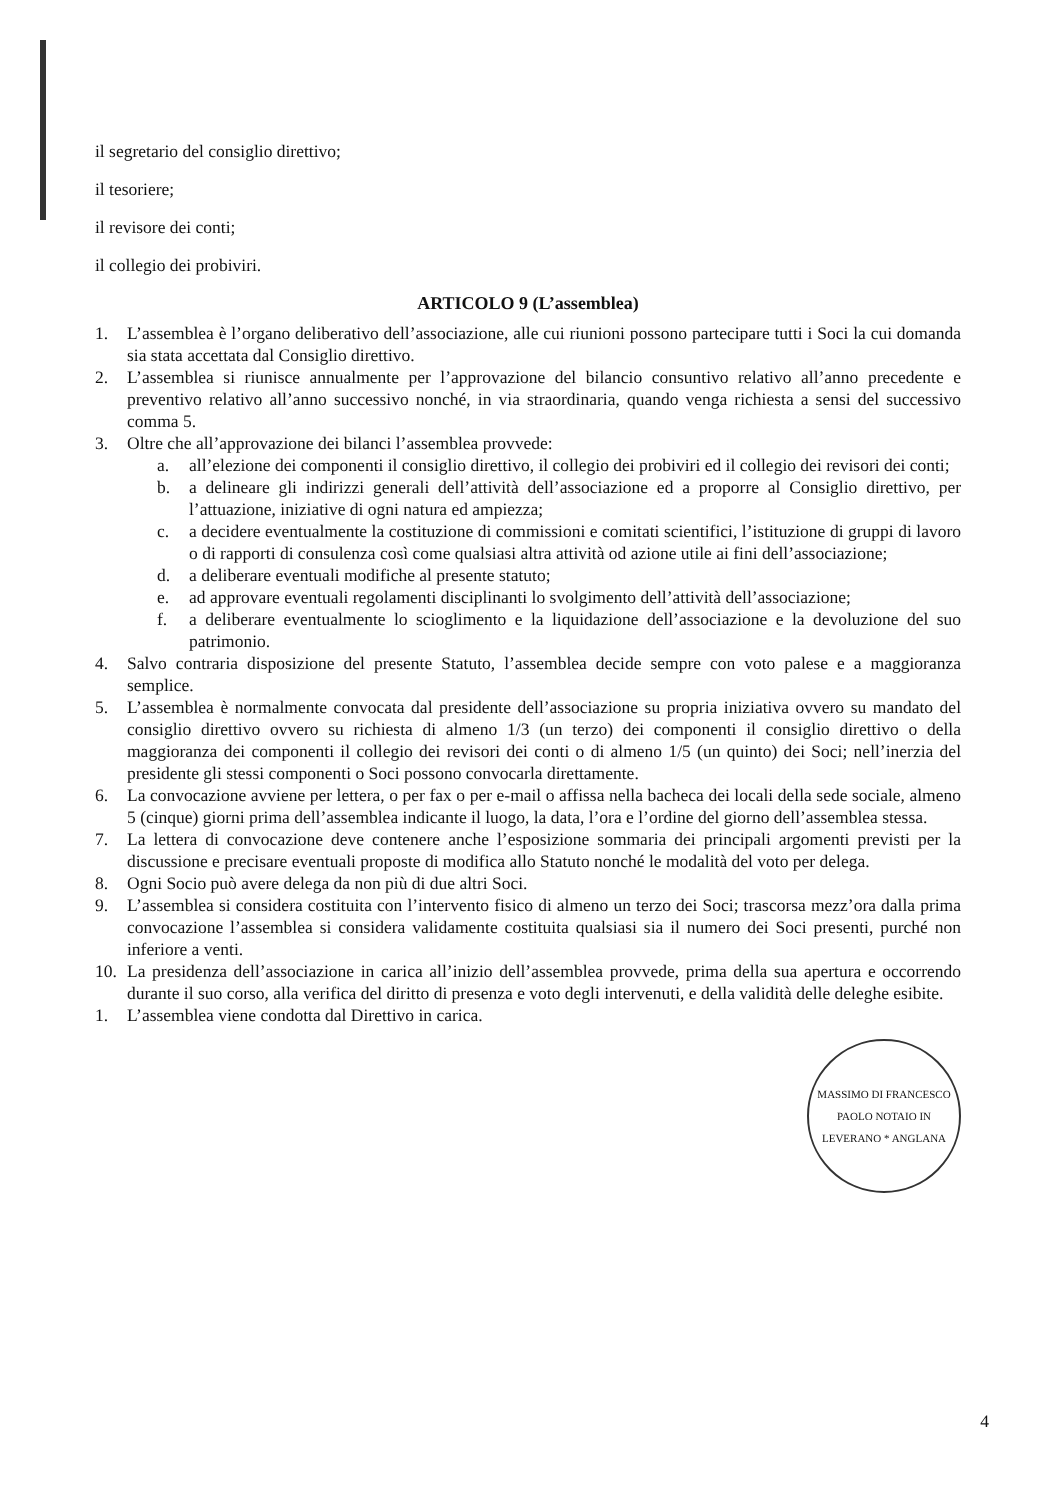il segretario del consiglio direttivo;
il tesoriere;
il revisore dei conti;
il collegio dei probiviri.
ARTICOLO 9 (L’assemblea)
1. L’assemblea è l’organo deliberativo dell’associazione, alle cui riunioni possono partecipare tutti i Soci la cui domanda sia stata accettata dal Consiglio direttivo.
2. L’assemblea si riunisce annualmente per l’approvazione del bilancio consuntivo relativo all’anno precedente e preventivo relativo all’anno successivo nonché, in via straordinaria, quando venga richiesta a sensi del successivo comma 5.
3. Oltre che all’approvazione dei bilanci l’assemblea provvede:
a. all’elezione dei componenti il consiglio direttivo, il collegio dei probiviri ed il collegio dei revisori dei conti;
b. a delineare gli indirizzi generali dell’attività dell’associazione ed a proporre al Consiglio direttivo, per l’attuazione, iniziative di ogni natura ed ampiezza;
c. a decidere eventualmente la costituzione di commissioni e comitati scientifici, l’istituzione di gruppi di lavoro o di rapporti di consulenza così come qualsiasi altra attività od azione utile ai fini dell’associazione;
d. a deliberare eventuali modifiche al presente statuto;
e. ad approvare eventuali regolamenti disciplinanti lo svolgimento dell’attività dell’associazione;
f. a deliberare eventualmente lo scioglimento e la liquidazione dell’associazione e la devoluzione del suo patrimonio.
4. Salvo contraria disposizione del presente Statuto, l’assemblea decide sempre con voto palese e a maggioranza semplice.
5. L’assemblea è normalmente convocata dal presidente dell’associazione su propria iniziativa ovvero su mandato del consiglio direttivo ovvero su richiesta di almeno 1/3 (un terzo) dei componenti il consiglio direttivo o della maggioranza dei componenti il collegio dei revisori dei conti o di almeno 1/5 (un quinto) dei Soci; nell’inerzia del presidente gli stessi componenti o Soci possono convocarla direttamente.
6. La convocazione avviene per lettera, o per fax o per e-mail o affissa nella bacheca dei locali della sede sociale, almeno 5 (cinque) giorni prima dell’assemblea indicante il luogo, la data, l’ora e l’ordine del giorno dell’assemblea stessa.
7. La lettera di convocazione deve contenere anche l’esposizione sommaria dei principali argomenti previsti per la discussione e precisare eventuali proposte di modifica allo Statuto nonché le modalità del voto per delega.
8. Ogni Socio può avere delega da non più di due altri Soci.
9. L’assemblea si considera costituita con l’intervento fisico di almeno un terzo dei Soci; trascorsa mezz’ora dalla prima convocazione l’assemblea si considera validamente costituita qualsiasi sia il numero dei Soci presenti, purché non inferiore a venti.
10. La presidenza dell’associazione in carica all’inizio dell’assemblea provvede, prima della sua apertura e occorrendo durante il suo corso, alla verifica del diritto di presenza e voto degli intervenuti, e della validità delle deleghe esibite.
1. L’assemblea viene condotta dal Direttivo in carica.
MASSIMO DI FRANCESCO PAOLO NOTAIO IN LEVERANO * ANGLANA
4